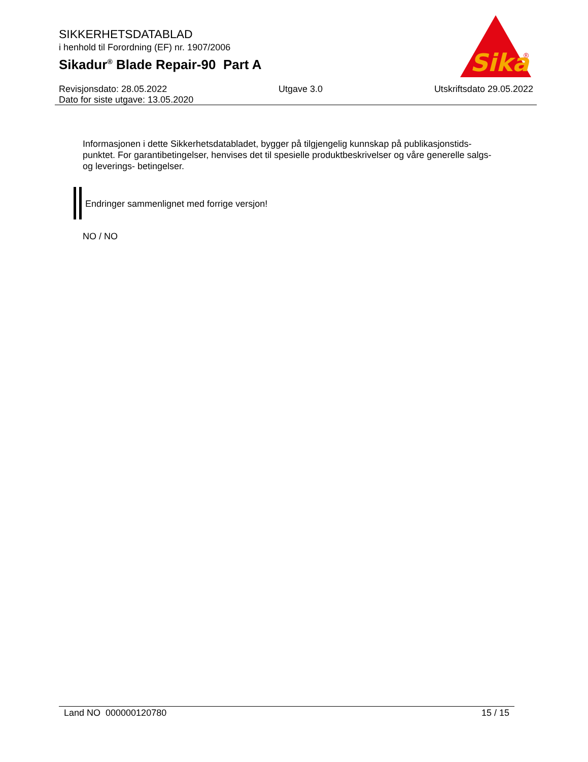SIKKERHETSDATABLAD
i henhold til Forordning (EF) nr. 1907/2006
Sikadur<sup>®</sup> Blade Repair-90 Part A
Sika
®
Revisjonsdato: 28.05.2022 Utgave 3.0 Utskriftsdato 29.05.2022
Dato for siste utgave: 13.05.2020
Informasjonen i dette Sikkerhetsdatabladet, bygger på tilgjengelig kunnskap på publikasjonstids-punktet. For garantibetingelser, henvises det til spesielle produktbeskrivelser og våre generelle salgs- og leverings- betingelser.
Endringer sammenlignet med forrige versjon!
NO / NO
Land NO 000000120780 15 / 15